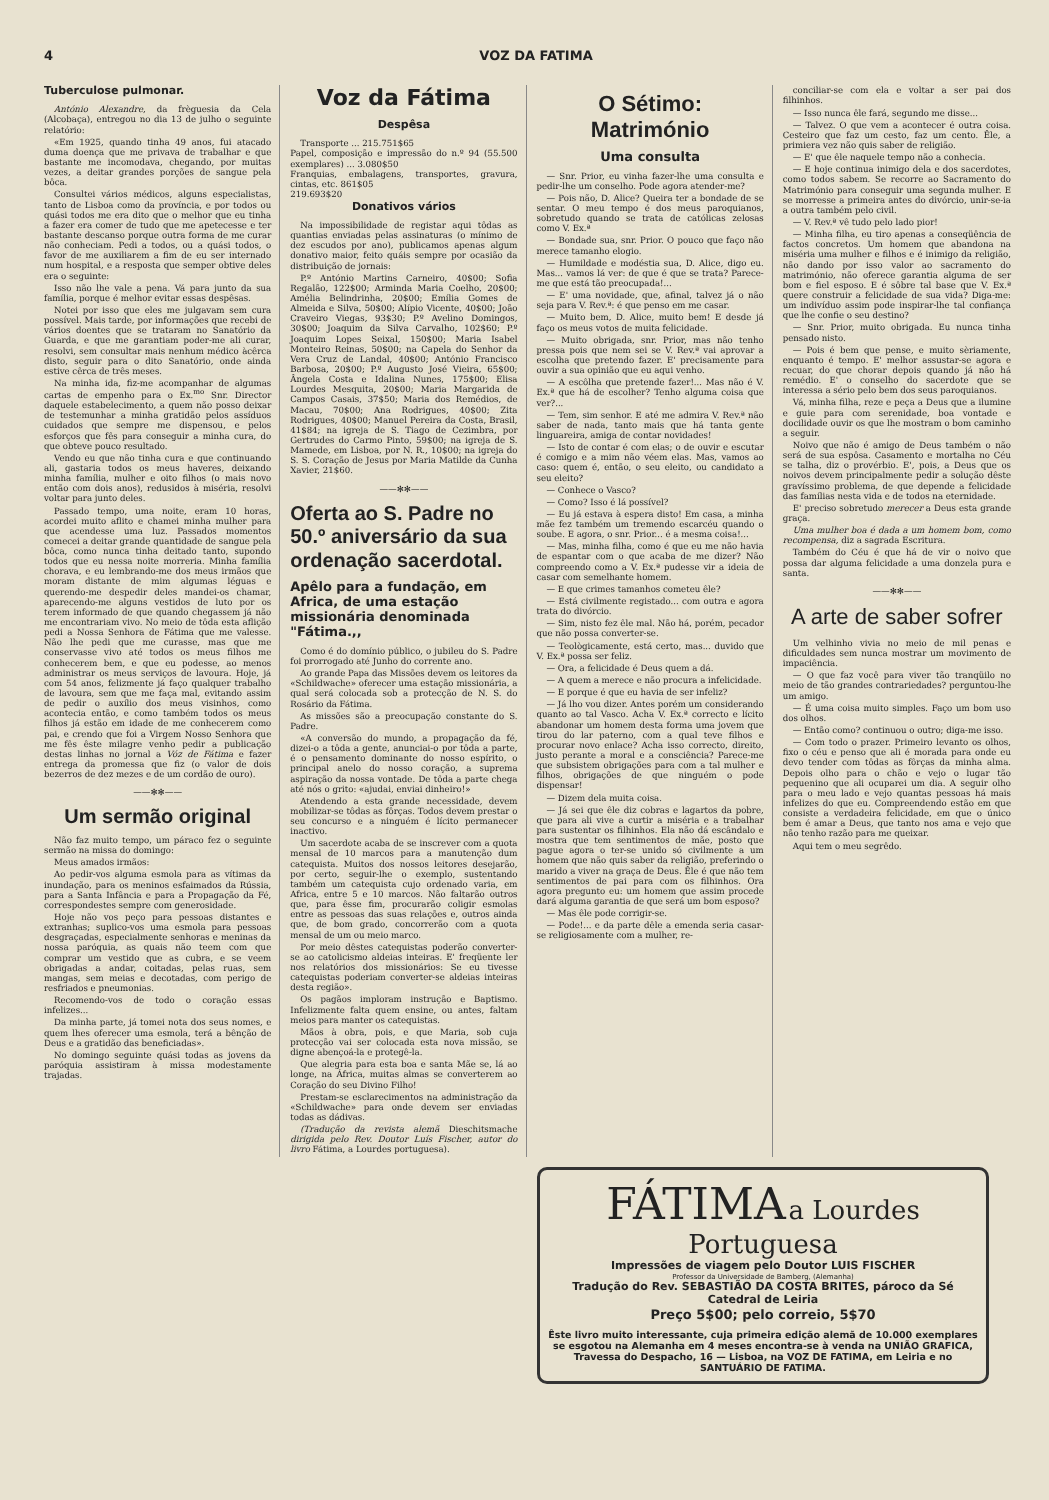4 VOZ DA FATIMA
Tuberculose pulmonar.
António Alexandre, da frèguesia da Cela (Alcobaça), entregou no dia 13 de julho o seguinte relatório:
«Em 1925, quando tinha 49 anos, fui atacado duma doença que me privava de trabalhar e que bastante me incomodava, chegando, por muitas vezes, a deitar grandes porções de sangue pela bôca.
Consultei vários médicos, alguns especialistas, tanto de Lisboa como da província, e por todos ou quási todos me era dito que o melhor que eu tinha a fazer era comer de tudo que me apetecesse e ter bastante descanso porque outra forma de me curar não conheciam. Pedi a todos, ou a quási todos, o favor de me auxiliarem a fim de eu ser internado num hospital, e a resposta que semper obtive deles era o seguinte:
Isso não lhe vale a pena. Vá para junto da sua família, porque é melhor evitar essas despêsas.
Notei por isso que eles me julgavam sem cura possível. Mais tarde, por informações que recebi de vários doentes que se trataram no Sanatório da Guarda, e que me garantiam poder-me ali curar, resolvi, sem consultar mais nenhum médico àcêrca disto, seguir para o dito Sanatório, onde ainda estive cêrca de três meses.
Na minha ida, fiz-me acompanhar de algumas cartas de empenho para o Ex.<sup>mo</sup> Snr. Director daquele estabelecimento, a quem não posso deixar de testemunhar a minha gratidão pelos assíduos cuidados que sempre me dispensou, e pelos esforços que fês para conseguir a minha cura, do que obteve pouco resultado.
Vendo eu que não tinha cura e que continuando ali, gastaria todos os meus haveres, deixando minha família, mulher e oito filhos (o mais novo então com dois anos), redusidos à miséria, resolvi voltar para junto deles.
Passado tempo, uma noite, eram 10 horas, acordei muito aflito e chamei minha mulher para que acendesse uma luz. Passados momentos comecei a deitar grande quantidade de sangue pela bôca, como nunca tinha deitado tanto, supondo todos que eu nessa noite morreria. Minha família chorava, e eu lembrando-me dos meus irmãos que moram distante de mim algumas léguas e querendo-me despedir deles mandei-os chamar, aparecendo-me alguns vestidos de luto por os terem informado de que quando chegassem já não me encontrariam vivo. No meio de tôda esta aflição pedi a Nossa Senhora de Fátima que me valesse. Não lhe pedi que me curasse, mas que me conservasse vivo até todos os meus filhos me conhecerem bem, e que eu podesse, ao menos administrar os meus serviços de lavoura. Hoje, já com 54 anos, felizmente já faço qualquer trabalho de lavoura, sem que me faça mal, evitando assim de pedir o auxílio dos meus visinhos, como acontecia então, e como também todos os meus filhos já estão em idade de me conhecerem como pai, e crendo que foi a Virgem Nosso Senhora que me fês êste milagre venho pedir a publicação destas linhas no jornal a Vóz de Fátima e fazer entrega da promessa que fiz (o valor de dois bezerros de dez mezes e de um cordão de ouro).
——✻✻——
Um sermão original
Não faz muito tempo, um páraco fez o seguinte sermão na missa do domingo:
Meus amados irmãos:
Ao pedir-vos alguma esmola para as vítimas da inundação, para os meninos esfaimados da Rússia, para a Santa Infância e para a Propagação da Fé, correspondestes sempre com generosidade.
Hoje não vos peço para pessoas distantes e extranhas; suplico-vos uma esmola para pessoas desgraçadas, especialmente senhoras e meninas da nossa paróquia, as quais não teem com que comprar um vestido que as cubra, e se veem obrigadas a andar, coitadas, pelas ruas, sem mangas, sem meias e decotadas, com perigo de resfriados e pneumonias.
Recomendo-vos de todo o coração essas infelizes...
Da minha parte, já tomei nota dos seus nomes, e quem lhes oferecer uma esmola, terá a bênção de Deus e a gratidão das beneficiadas».
No domingo seguinte quási todas as jovens da paróquia assistiram à missa modestamente trajadas.
Voz da Fátima
Despêsa
Transporte ... 215.751$65
Papel, composição e impressão do n.º 94 (55.500 exemplares) ... 3.080$50
Franquias, embalagens, transportes, gravura, cintas, etc. 861$05
219.693$20
Donativos vários
Na impossibilidade de registar aqui tôdas as quantias enviadas pelas assinaturas (o mínimo de dez escudos por ano), publicamos apenas algum donativo maior, feito quáis sempre por ocasião da distribuição de jornais:
P.º António Martins Carneiro, 40$00; Sofia Regalão, 122$00; Arminda Maria Coelho, 20$00; Amélia Belindrinha, 20$00; Emília Gomes de Almeida e Silva, 50$00; Alípio Vicente, 40$00; João Craveiro Viegas, 93$30; P.º Avelino Domingos, 30$00; Joaquim da Silva Carvalho, 102$60; P.º Joaquim Lopes Seixal, 150$00; Maria Isabel Monteiro Reinas, 50$00; na Capela do Senhor da Vera Cruz de Landal, 40$00; António Francisco Barbosa, 20$00; P.º Augusto José Vieira, 65$00; Ângela Costa e Idalina Nunes, 175$00; Elisa Lourdes Mesquita, 20$00; Maria Margarida de Campos Casais, 37$50; Maria dos Remédios, de Macau, 70$00; Ana Rodrigues, 40$00; Zita Rodrigues, 40$00; Manuel Pereira da Costa, Brasil, 41$84; na igreja de S. Tiago de Cezimbra, por Gertrudes do Carmo Pinto, 59$00; na igreja de S. Mamede, em Lisboa, por N. R., 10$00; na igreja do S. S. Coração de Jesus por Maria Matilde da Cunha Xavier, 21$60.
——✻✻——
Oferta ao S. Padre no 50.º aniversário da sua ordenação sacerdotal.
Apêlo para a fundação, em Africa, de uma estação missionária denominada "Fátima.,,
Como é do domínio público, o jubileu do S. Padre foi prorrogado até Junho do corrente ano.
Ao grande Papa das Missões devem os leitores da «Schildwache» oferecer uma estação missionária, a qual será colocada sob a protecção de N. S. do Rosário da Fátima.
As missões são a preocupação constante do S. Padre.
«A conversão do mundo, a propagação da fé, dizei-o a tôda a gente, anunciai-o por tôda a parte, é o pensamento dominante do nosso espírito, o principal anelo do nosso coração, a suprema aspiração da nossa vontade. De tôda a parte chega até nós o grito: «ajudai, enviai dinheiro!»
Atendendo a esta grande necessidade, devem mobilizar-se tôdas as fôrças. Todos devem prestar o seu concurso e a ninguém é lícito permanecer inactivo.
Um sacerdote acaba de se inscrever com a quota mensal de 10 marcos para a manutenção dum catequista. Muitos dos nossos leitores desejarão, por certo, seguir-lhe o exemplo, sustentando também um catequista cujo ordenado varia, em Africa, entre 5 e 10 marcos. Não faltarão outros que, para êsse fim, procurarão coligir esmolas entre as pessoas das suas relações e, outros ainda que, de bom grado, concorrerão com a quota mensal de um ou meio marco.
Por meio dêstes catequistas poderão converter-se ao catolicismo aldeias inteiras. E' freqüente ler nos relatórios dos missionários: Se eu tivesse catequistas poderiam converter-se aldeias inteiras desta região».
Os pagãos imploram instrução e Baptismo. Infelizmente falta quem ensine, ou antes, faltam meios para manter os catequistas.
Mãos à obra, pois, e que Maria, sob cuja protecção vai ser colocada esta nova missão, se digne abençoá-la e protegê-la.
Que alegria para esta boa e santa Mãe se, lá ao longe, na África, muitas almas se converterem ao Coração do seu Divino Filho!
Prestam-se esclarecimentos na administração da «Schildwache» para onde devem ser enviadas todas as dádivas.
(Tradução da revista alemã Dieschitsmache dirigida pelo Rev. Doutor Luís Fischer, autor do livro Fátima, a Lourdes portuguesa).
O Sétimo: Matrimónio
Uma consulta
— Snr. Prior, eu vinha fazer-lhe uma consulta e pedir-lhe um conselho. Pode agora atender-me?
— Pois não, D. Alice? Queira ter a bondade de se sentar. O meu tempo é dos meus paroquianos, sobretudo quando se trata de católicas zelosas como V. Ex.ª
— Bondade sua, snr. Prior. O pouco que faço não merece tamanho elogio.
— Humildade e modéstia sua, D. Alice, digo eu. Mas... vamos lá ver: de que é que se trata? Parece-me que está tão preocupada!...
— E' uma novidade, que, afinal, talvez já o não seja para V. Rev.ª: é que penso em me casar.
— Muito bem, D. Alice, muito bem! E desde já faço os meus votos de muita felicidade.
— Muito obrigada, snr. Prior, mas não tenho pressa pois que nem sei se V. Rev.ª vai aprovar a escolha que pretendo fazer. E' precisamente para ouvir a sua opinião que eu aqui venho.
— A escôlha que pretende fazer!... Mas não é V. Ex.ª que há de escolher? Tenho alguma coisa que ver?...
— Tem, sim senhor. E até me admira V. Rev.ª não saber de nada, tanto mais que há tanta gente linguareira, amiga de contar novidades!
— Isto de contar é com elas; o de ouvir e escutar é comigo e a mim não véem elas. Mas, vamos ao caso: quem é, então, o seu eleito, ou candidato a seu eleito?
— Conhece o Vasco?
— Como? Isso é lá possível?
— Eu já estava à espera disto! Em casa, a minha mãe fez também um tremendo escarcéu quando o soube. E agora, o snr. Prior... é a mesma coisa!...
— Mas, minha filha, como é que eu me não havia de espantar com o que acaba de me dizer? Não compreendo como a V. Ex.ª pudesse vir a ideia de casar com semelhante homem.
— E que crimes tamanhos cometeu êle?
— Está civilmente registado... com outra e agora trata do divórcio.
— Sim, nisto fez êle mal. Não há, porém, pecador que não possa converter-se.
— Teològicamente, está certo, mas... duvido que V. Ex.ª possa ser feliz.
— Ora, a felicidade é Deus quem a dá.
— A quem a merece e não procura a infelicidade.
— E porque é que eu havia de ser infeliz?
— Já lho vou dizer. Antes porém um considerando quanto ao tal Vasco. Acha V. Ex.ª correcto e lícito abandonar um homem desta forma uma jovem que tirou do lar paterno, com a qual teve filhos e procurar novo enlace? Acha isso correcto, direito, justo perante a moral e a consciência? Parece-me que subsistem obrigações para com a tal mulher e filhos, obrigações de que ninguém o pode dispensar!
— Dizem dela muita coisa.
— Já sei que êle diz cobras e lagartos da pobre, que para ali vive a curtir a miséria e a trabalhar para sustentar os filhinhos. Ela não dá escândalo e mostra que tem sentimentos de mãe, posto que pague agora o ter-se unido só civilmente a um homem que não quis saber da religião, preferindo o marido a viver na graça de Deus. Êle é que não tem sentimentos de pai para com os filhinhos. Ora agora pregunto eu: um homem que assim procede dará alguma garantia de que será um bom esposo?
— Mas êle pode corrigir-se.
— Pode!... e da parte dêle a emenda seria casar-se religiosamente com a mulher, re-
conciliar-se com ela e voltar a ser pai dos filhinhos.
— Isso nunca êle fará, segundo me disse...
— Talvez. O que vem a acontecer é outra coisa. Cesteiro que faz um cesto, faz um cento. Êle, a primiera vez não quis saber de religião.
— E' que êle naquele tempo não a conhecia.
— E hoje continua inimigo dela e dos sacerdotes, como todos sabem. Se recorre ao Sacramento do Matrimónio para conseguir uma segunda mulher. E se morresse a primeira antes do divórcio, unir-se-ia a outra também pelo civil.
— V. Rev.ª vê tudo pelo lado pior!
— Minha filha, eu tiro apenas a conseqüência de factos concretos. Um homem que abandona na miséria uma mulher e filhos e é inimigo da religião, não dando por isso valor ao sacramento do matrimónio, não oferece garantia alguma de ser bom e fiel esposo. E é sôbre tal base que V. Ex.ª quere construir a felicidade de sua vida? Diga-me: um indivíduo assim pode inspirar-lhe tal confiança que lhe confie o seu destino?
— Snr. Prior, muito obrigada. Eu nunca tinha pensado nisto.
— Pois é bem que pense, e muito sèriamente, enquanto é tempo. E' melhor assustar-se agora e recuar, do que chorar depois quando já não há remédio. E' o conselho do sacerdote que se interessa a sério pelo bem dos seus paroquianos.
Vá, minha filha, reze e peça a Deus que a ilumine e guie para com serenidade, boa vontade e docilidade ouvir os que lhe mostram o bom caminho a seguir.
Noivo que não é amigo de Deus também o não será de sua espôsa. Casamento e mortalha no Céu se talha, diz o provérbio. E', pois, a Deus que os noivos devem principalmente pedir a solução dêste gravíssimo problema, de que depende a felicidade das famílias nesta vida e de todos na eternidade.
E' preciso sobretudo merecer a Deus esta grande graça.
Uma mulher boa é dada a um homem bom, como recompensa, diz a sagrada Escritura.
Também do Céu é que há de vir o noivo que possa dar alguma felicidade a uma donzela pura e santa.
——✻✻——
A arte de saber sofrer
Um velhinho vivia no meio de mil penas e dificuldades sem nunca mostrar um movimento de impaciência.
— O que faz você para viver tão tranqüilo no meio de tão grandes contrariedades? perguntou-lhe um amigo.
— É uma coisa muito simples. Faço um bom uso dos olhos.
— Então como? continuou o outro; diga-me isso.
— Com todo o prazer. Primeiro levanto os olhos, fixo o céu e penso que ali é morada para onde eu devo tender com tôdas as fôrças da minha alma. Depois olho para o chão e vejo o lugar tão pequenino que ali ocuparei um dia. A seguir olho para o meu lado e vejo quantas pessoas há mais infelizes do que eu. Compreendendo estão em que consiste a verdadeira felicidade, em que o único bem é amar a Deus, que tanto nos ama e vejo que não tenho razão para me queixar.
Aqui tem o meu segrêdo.
FÁTIMA a Lourdes Portuguesa
Impressões de viagem pelo Doutor LUIS FISCHER
Professor da Universidade de Bamberg, (Alemanha)
Tradução do Rev. SEBASTIÃO DA COSTA BRITES, pároco da Sé Catedral de Leiria
Preço 5$00; pelo correio, 5$70
Êste livro muito interessante, cuja primeira edição alemã de 10.000 exemplares se esgotou na Alemanha em 4 meses encontra-se à venda na UNIÃO GRAFICA, Travessa do Despacho, 16 — Lisboa, na VOZ DE FATIMA, em Leiria e no SANTUÁRIO DE FATIMA.